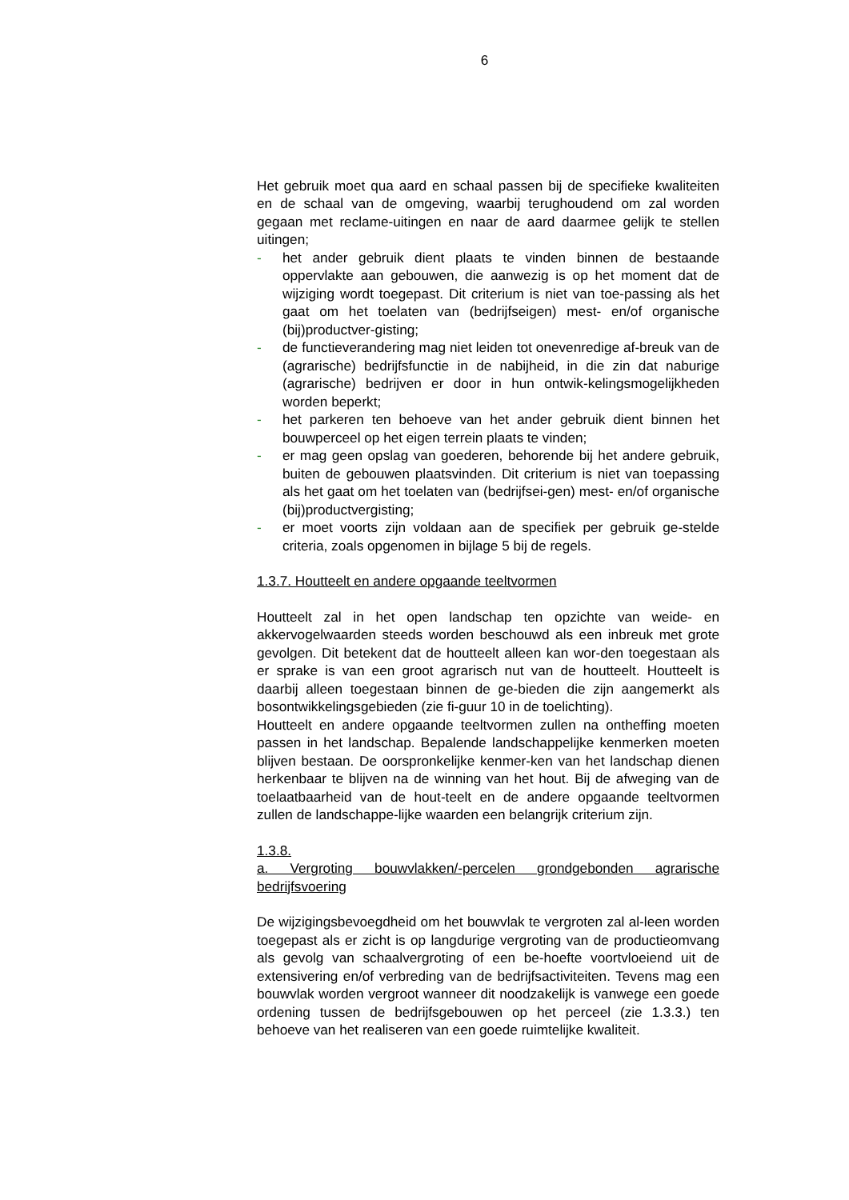6
Het gebruik moet qua aard en schaal passen bij de specifieke kwaliteiten en de schaal van de omgeving, waarbij terughoudend om zal worden gegaan met reclame-uitingen en naar de aard daarmee gelijk te stellen uitingen;
- het ander gebruik dient plaats te vinden binnen de bestaande oppervlakte aan gebouwen, die aanwezig is op het moment dat de wijziging wordt toegepast. Dit criterium is niet van toe-passing als het gaat om het toelaten van (bedrijfseigen) mest- en/of organische (bij)productver-gisting;
- de functieverandering mag niet leiden tot onevenredige af-breuk van de (agrarische) bedrijfsfunctie in de nabijheid, in die zin dat naburige (agrarische) bedrijven er door in hun ontwik-kelingsmogelijkheden worden beperkt;
- het parkeren ten behoeve van het ander gebruik dient binnen het bouwperceel op het eigen terrein plaats te vinden;
- er mag geen opslag van goederen, behorende bij het andere gebruik, buiten de gebouwen plaatsvinden. Dit criterium is niet van toepassing als het gaat om het toelaten van (bedrijfsei-gen) mest- en/of organische (bij)productvergisting;
- er moet voorts zijn voldaan aan de specifiek per gebruik ge-stelde criteria, zoals opgenomen in bijlage 5 bij de regels.
1.3.7. Houtteelt en andere opgaande teeltvormen
Houtteelt zal in het open landschap ten opzichte van weide- en akkervogelwaarden steeds worden beschouwd als een inbreuk met grote gevolgen. Dit betekent dat de houtteelt alleen kan wor-den toegestaan als er sprake is van een groot agrarisch nut van de houtteelt. Houtteelt is daarbij alleen toegestaan binnen de ge-bieden die zijn aangemerkt als bosontwikkelingsgebieden (zie fi-guur 10 in de toelichting).
Houtteelt en andere opgaande teeltvormen zullen na ontheffing moeten passen in het landschap. Bepalende landschappelijke kenmerken moeten blijven bestaan. De oorspronkelijke kenmer-ken van het landschap dienen herkenbaar te blijven na de winning van het hout. Bij de afweging van de toelaatbaarheid van de hout-teelt en de andere opgaande teeltvormen zullen de landschappe-lijke waarden een belangrijk criterium zijn.
1.3.8.
a. Vergroting bouwvlakken/-percelen grondgebonden agrarische bedrijfsvoering
De wijzigingsbevoegdheid om het bouwvlak te vergroten zal al-leen worden toegepast als er zicht is op langdurige vergroting van de productieomvang als gevolg van schaalvergroting of een be-hoefte voortvloeiend uit de extensivering en/of verbreding van de bedrijfsactiviteiten. Tevens mag een bouwvlak worden vergroot wanneer dit noodzakelijk is vanwege een goede ordening tussen de bedrijfsgebouwen op het perceel (zie 1.3.3.) ten behoeve van het realiseren van een goede ruimtelijke kwaliteit.